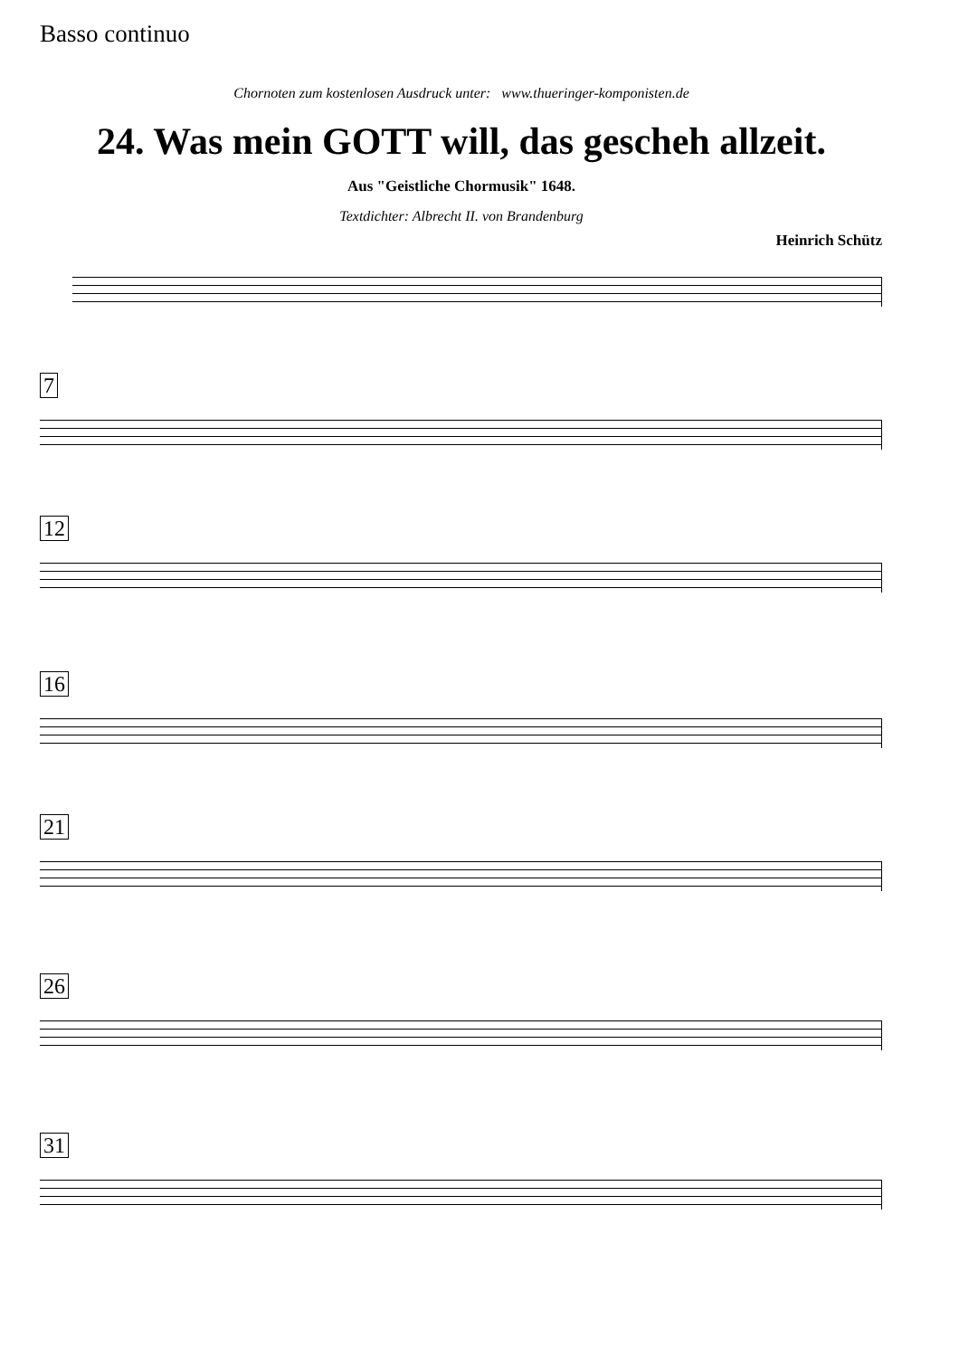Basso continuo
Chornoten zum kostenlosen Ausdruck unter: www.thueringer-komponisten.de
24. Was mein GOTT will, das gescheh allzeit.
Aus "Geistliche Chormusik" 1648.
Textdichter: Albrecht II. von Brandenburg
Heinrich Schütz
7
12
16
21
26
31